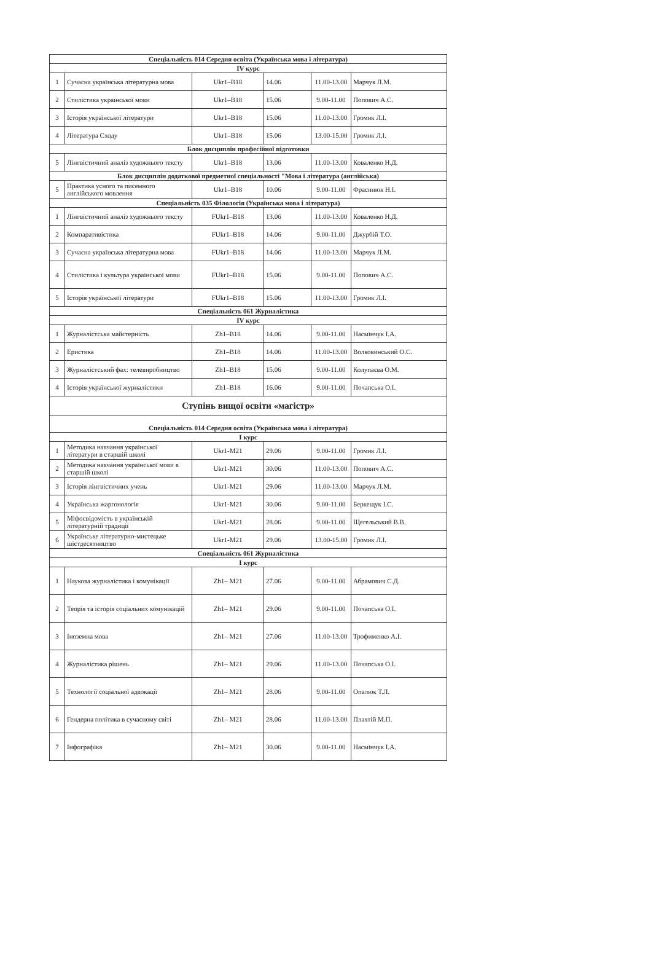| Спеціальність 014 Середня освіта (Українська мова і література) | | | | | |
| --- | --- | --- | --- | --- | --- |
| IV курс | | | | | |
| 1 | Сучасна українська літературна мова | Ukr1–B18 | 14.06 | 11.00-13.00 | Марчук Л.М. |
| 2 | Стилістика української мови | Ukr1–B18 | 15.06 | 9.00-11.00 | Попович А.С. |
| 3 | Історія української літератури | Ukr1–B18 | 15.06 | 11.00-13.00 | Громик Л.І. |
| 4 | Література Сходу | Ukr1–B18 | 15.06 | 13.00-15.00 | Громик Л.І. |
| Блок дисциплін професійної підготовки | | | | | |
| 5 | Лінгвістичний аналіз художнього тексту | Ukr1–B18 | 13.06 | 11.00-13.00 | Коваленко Н.Д. |
| Блок дисциплін додаткової предметної спеціальності "Мова і література (англійська) | | | | | |
| 5 | Практика усного та писемного англійського мовлення | Ukr1–B18 | 10.06 | 9.00-11.00 | Фрасинюк Н.І. |
| Спеціальність 035 Філологія (Українська мова і література) | | | | | |
| 1 | Лінгвістичний аналіз художнього тексту | FUkr1–B18 | 13.06 | 11.00-13.00 | Коваленко Н.Д. |
| 2 | Компаративістика | FUkr1–B18 | 14.06 | 9.00-11.00 | Джурбій Т.О. |
| 3 | Сучасна українська літературна мова | FUkr1–B18 | 14.06 | 11.00-13.00 | Марчук Л.М. |
| 4 | Стилістика і культура української мови | FUkr1–B18 | 15.06 | 9.00-11.00 | Попович А.С. |
| 5 | Історія української літератури | FUkr1–B18 | 15.06 | 11.00-13.00 | Громик Л.І. |
| Спеціальність 061 Журналістика | | | | | |
| IV курс | | | | | |
| 1 | Журналістська майстерність | Zh1–B18 | 14.06 | 9.00-11.00 | Насмінчук І.А. |
| 2 | Еристика | Zh1–B18 | 14.06 | 11.00-13.00 | Волковинський О.С. |
| 3 | Журналістський фах: телевиробництво | Zh1–B18 | 15.06 | 9.00-11.00 | Колупаєва О.М. |
| 4 | Історія української журналістики | Zh1–B18 | 16.06 | 9.00-11.00 | Почапська О.І. |
| Ступінь вищої освіти «магістр» | | | | | |
| Спеціальність 014 Середня освіта (Українська мова і література) | | | | | |
| І курс | | | | | |
| 1 | Методика навчання української літератури в старшій школі | Ukr1-M21 | 29.06 | 9.00-11.00 | Громик Л.І. |
| 2 | Методика навчання української мови в старшій школі | Ukr1-M21 | 30.06 | 11.00-13.00 | Попович А.С. |
| 3 | Історія лінгвістичних учень | Ukr1-M21 | 29.06 | 11.00-13.00 | Марчук Л.М. |
| 4 | Українська жаргонологія | Ukr1-M21 | 30.06 | 9.00-11.00 | Беркещук І.С. |
| 5 | Міфосвідомість в українській літературній традиції | Ukr1-M21 | 28.06 | 9.00-11.00 | Щегельський В.В. |
| 6 | Українське літературно-мистецьке шістдесятництво | Ukr1-M21 | 29.06 | 13.00-15.00 | Громик Л.І. |
| Спеціальність 061 Журналістика | | | | | |
| І курс | | | | | |
| 1 | Наукова журналістика і комунікації | Zh1– M21 | 27.06 | 9.00-11.00 | Абрамович С.Д. |
| 2 | Теорія та історія соціальних комунікацій | Zh1– M21 | 29.06 | 9.00-11.00 | Почапська О.І. |
| 3 | Іноземна мова | Zh1– M21 | 27.06 | 11.00-13.00 | Трофименко А.І. |
| 4 | Журналістика рішень | Zh1– M21 | 29.06 | 11.00-13.00 | Почапська О.І. |
| 5 | Технології соціальної адвокації | Zh1– M21 | 28.06 | 9.00-11.00 | Опалюк Т.Л. |
| 6 | Гендерна політика в сучасному світі | Zh1– M21 | 28.06 | 11.00-13.00 | Плахтій М.П. |
| 7 | Інфографіка | Zh1– M21 | 30.06 | 9.00-11.00 | Насмінчук І.А. |